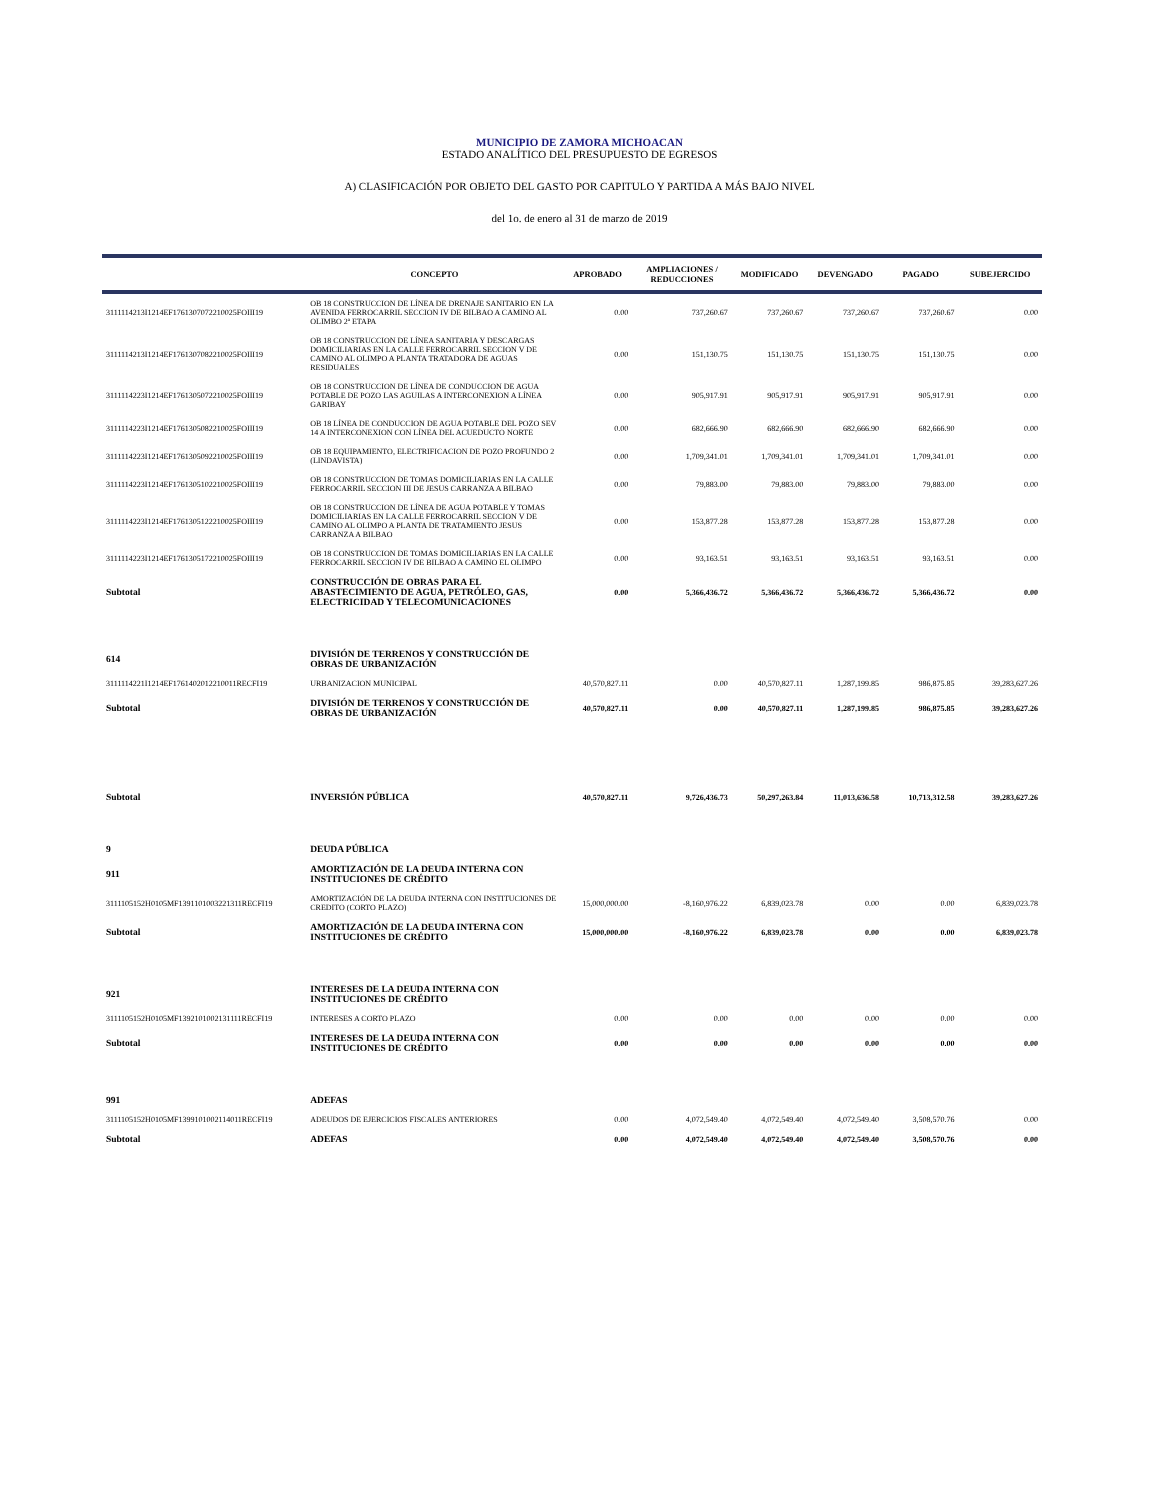MUNICIPIO DE ZAMORA MICHOACAN
ESTADO ANALÍTICO DEL PRESUPUESTO DE EGRESOS
A) CLASIFICACIÓN POR OBJETO DEL GASTO POR CAPITULO Y PARTIDA A MÁS BAJO NIVEL
del 1o. de enero al 31 de marzo de 2019
| | CONCEPTO | APROBADO | AMPLIACIONES / REDUCCIONES | MODIFICADO | DEVENGADO | PAGADO | SUBEJERCIDO |
| --- | --- | --- | --- | --- | --- | --- | --- |
| 3111114213I1214EF1761307072210025FOIII19 | OB 18 CONSTRUCCION DE LÍNEA DE DRENAJE SANITARIO EN LA AVENIDA FERROCARRIL SECCION IV DE BILBAO A CAMINO AL OLIMBO 2ª ETAPA | 0.00 | 737,260.67 | 737,260.67 | 737,260.67 | 737,260.67 | 0.00 |
| 3111114213I1214EF1761307082210025FOIII19 | OB 18 CONSTRUCCION DE LÍNEA SANITARIA Y DESCARGAS DOMICILIARIAS EN LA CALLE FERROCARRIL SECCION V DE CAMINO AL OLIMPO A PLANTA TRATADORA DE AGUAS RESIDUALES | 0.00 | 151,130.75 | 151,130.75 | 151,130.75 | 151,130.75 | 0.00 |
| 3111114223I1214EF1761305072210025FOIII19 | OB 18 CONSTRUCCION DE LÍNEA DE CONDUCCION DE AGUA POTABLE DE POZO LAS AGUILAS A INTERCONEXION A LÍNEA GARIBAY | 0.00 | 905,917.91 | 905,917.91 | 905,917.91 | 905,917.91 | 0.00 |
| 3111114223I1214EF1761305082210025FOIII19 | OB 18 LÍNEA DE CONDUCCION DE AGUA POTABLE DEL POZO SEV 14 A INTERCONEXION CON LÍNEA DEL ACUEDUCTO NORTE | 0.00 | 682,666.90 | 682,666.90 | 682,666.90 | 682,666.90 | 0.00 |
| 3111114223I1214EF1761305092210025FOIII19 | OB 18 EQUIPAMIENTO, ELECTRIFICACION DE POZO PROFUNDO 2 (LINDAVISTA) | 0.00 | 1,709,341.01 | 1,709,341.01 | 1,709,341.01 | 1,709,341.01 | 0.00 |
| 3111114223I1214EF1761305102210025FOIII19 | OB 18 CONSTRUCCION DE TOMAS DOMICILIARIAS EN LA CALLE FERROCARRIL SECCION III DE JESUS CARRANZA A BILBAO | 0.00 | 79,883.00 | 79,883.00 | 79,883.00 | 79,883.00 | 0.00 |
| 3111114223I1214EF1761305122210025FOIII19 | OB 18 CONSTRUCCION DE LÍNEA DE AGUA POTABLE Y TOMAS DOMICILIARIAS EN LA CALLE FERROCARRIL SECCION V DE CAMINO AL OLIMPO A PLANTA DE TRATAMIENTO JESUS CARRANZA A BILBAO | 0.00 | 153,877.28 | 153,877.28 | 153,877.28 | 153,877.28 | 0.00 |
| 3111114223I1214EF1761305172210025FOIII19 | OB 18 CONSTRUCCION DE TOMAS DOMICILIARIAS EN LA CALLE FERROCARRIL SECCION IV DE BILBAO A CAMINO EL OLIMPO | 0.00 | 93,163.51 | 93,163.51 | 93,163.51 | 93,163.51 | 0.00 |
| Subtotal | CONSTRUCCIÓN DE OBRAS PARA EL ABASTECIMIENTO DE AGUA, PETRÓLEO, GAS, ELECTRICIDAD Y TELECOMUNICACIONES | 0.00 | 5,366,436.72 | 5,366,436.72 | 5,366,436.72 | 5,366,436.72 | 0.00 |
| 614 | DIVISIÓN DE TERRENOS Y CONSTRUCCIÓN DE OBRAS DE URBANIZACIÓN | | | | | | |
| 3111114221I1214EF1761402012210011RECFI19 | URBANIZACION MUNICIPAL | 40,570,827.11 | 0.00 | 40,570,827.11 | 1,287,199.85 | 986,875.85 | 39,283,627.26 |
| Subtotal | DIVISIÓN DE TERRENOS Y CONSTRUCCIÓN DE OBRAS DE URBANIZACIÓN | 40,570,827.11 | 0.00 | 40,570,827.11 | 1,287,199.85 | 986,875.85 | 39,283,627.26 |
| Subtotal | INVERSIÓN PÚBLICA | 40,570,827.11 | 9,726,436.73 | 50,297,263.84 | 11,013,636.58 | 10,713,312.58 | 39,283,627.26 |
| 9 | DEUDA PÚBLICA | | | | | | |
| 911 | AMORTIZACIÓN DE LA DEUDA INTERNA CON INSTITUCIONES DE CRÉDITO | | | | | | |
| 3111105152H0105MF1391101003221311RECFI19 | AMORTIZACIÓN DE LA DEUDA INTERNA CON INSTITUCIONES DE CREDITO (CORTO PLAZO) | 15,000,000.00 | -8,160,976.22 | 6,839,023.78 | 0.00 | 0.00 | 6,839,023.78 |
| Subtotal | AMORTIZACIÓN DE LA DEUDA INTERNA CON INSTITUCIONES DE CRÉDITO | 15,000,000.00 | -8,160,976.22 | 6,839,023.78 | 0.00 | 0.00 | 6,839,023.78 |
| 921 | INTERESES DE LA DEUDA INTERNA CON INSTITUCIONES DE CRÉDITO | | | | | | |
| 3111105152H0105MF1392101002131111RECFI19 | INTERESES A CORTO PLAZO | 0.00 | 0.00 | 0.00 | 0.00 | 0.00 | 0.00 |
| Subtotal | INTERESES DE LA DEUDA INTERNA CON INSTITUCIONES DE CRÉDITO | 0.00 | 0.00 | 0.00 | 0.00 | 0.00 | 0.00 |
| 991 | ADEFAS | | | | | | |
| 3111105152H0105MF1399101002114011RECFI19 | ADEUDOS DE EJERCICIOS FISCALES ANTERIORES | 0.00 | 4,072,549.40 | 4,072,549.40 | 4,072,549.40 | 3,508,570.76 | 0.00 |
| Subtotal | ADEFAS | 0.00 | 4,072,549.40 | 4,072,549.40 | 4,072,549.40 | 3,508,570.76 | 0.00 |